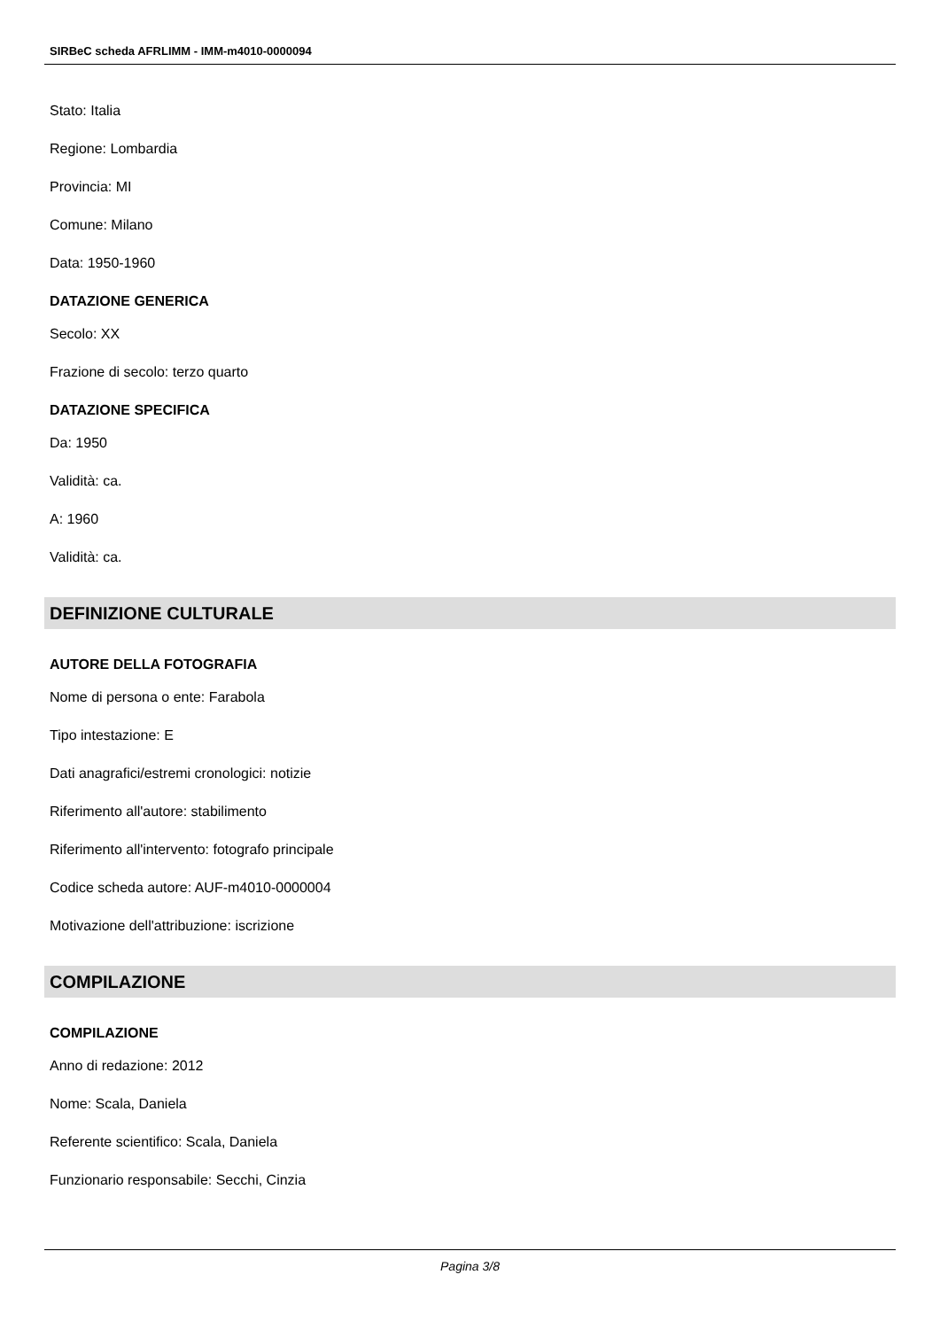SIRBeC scheda AFRLIMM - IMM-m4010-0000094
Stato: Italia
Regione: Lombardia
Provincia: MI
Comune: Milano
Data: 1950-1960
DATAZIONE GENERICA
Secolo: XX
Frazione di secolo: terzo quarto
DATAZIONE SPECIFICA
Da: 1950
Validità: ca.
A: 1960
Validità: ca.
DEFINIZIONE CULTURALE
AUTORE DELLA FOTOGRAFIA
Nome di persona o ente: Farabola
Tipo intestazione: E
Dati anagrafici/estremi cronologici: notizie
Riferimento all'autore: stabilimento
Riferimento all'intervento: fotografo principale
Codice scheda autore: AUF-m4010-0000004
Motivazione dell'attribuzione: iscrizione
COMPILAZIONE
COMPILAZIONE
Anno di redazione: 2012
Nome: Scala, Daniela
Referente scientifico: Scala, Daniela
Funzionario responsabile: Secchi, Cinzia
Pagina 3/8